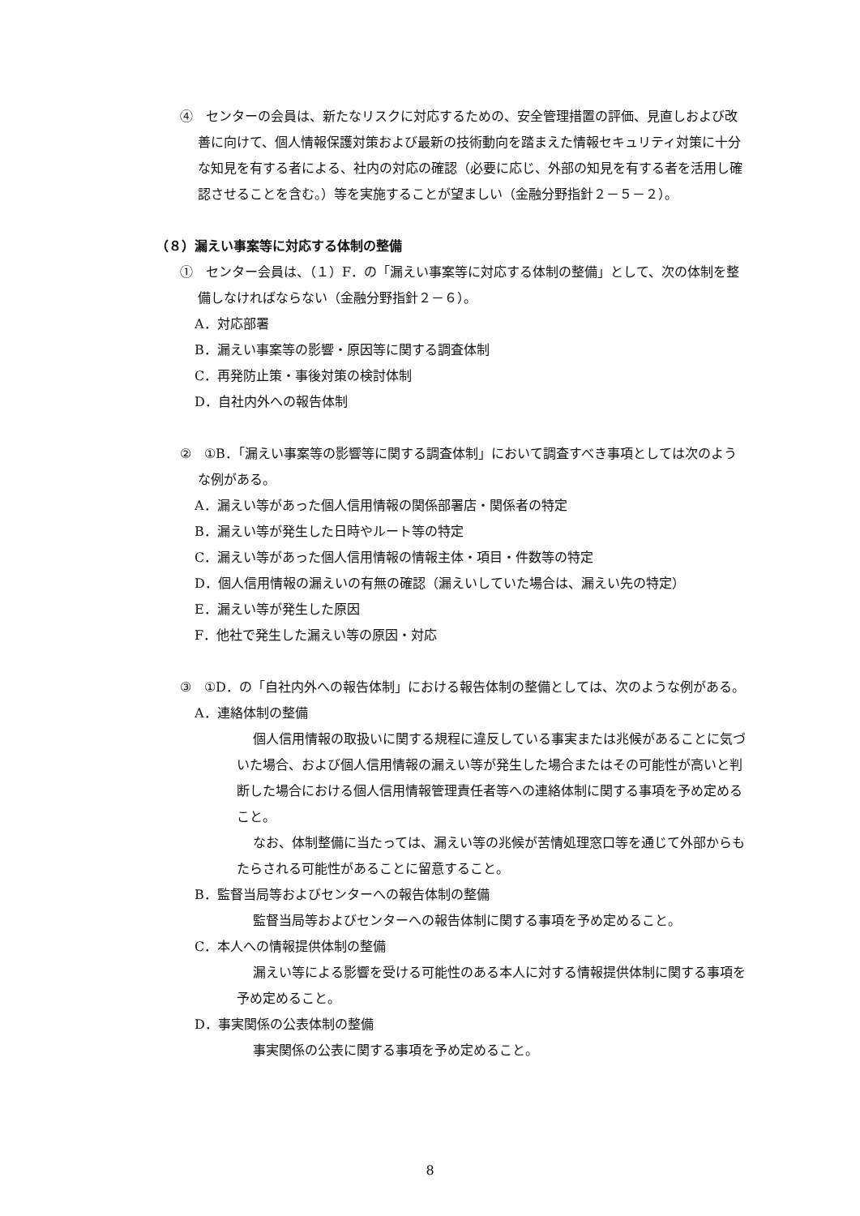④　センターの会員は、新たなリスクに対応するための、安全管理措置の評価、見直しおよび改善に向けて、個人情報保護対策および最新の技術動向を踏まえた情報セキュリティ対策に十分な知見を有する者による、社内の対応の確認（必要に応じ、外部の知見を有する者を活用し確認させることを含む。）等を実施することが望ましい（金融分野指針２－５－２）。
（８）漏えい事案等に対応する体制の整備
①　センター会員は、（１）F．の「漏えい事案等に対応する体制の整備」として、次の体制を整備しなければならない（金融分野指針２－６）。
A．対応部署
B．漏えい事案等の影響・原因等に関する調査体制
C．再発防止策・事後対策の検討体制
D．自社内外への報告体制
②　①B．「漏えい事案等の影響等に関する調査体制」において調査すべき事項としては次のような例がある。
A．漏えい等があった個人信用情報の関係部署店・関係者の特定
B．漏えい等が発生した日時やルート等の特定
C．漏えい等があった個人信用情報の情報主体・項目・件数等の特定
D．個人信用情報の漏えいの有無の確認（漏えいしていた場合は、漏えい先の特定）
E．漏えい等が発生した原因
F．他社で発生した漏えい等の原因・対応
③　①D．の「自社内外への報告体制」における報告体制の整備としては、次のような例がある。
A．連絡体制の整備
個人信用情報の取扱いに関する規程に違反している事実または兆候があることに気づいた場合、および個人信用情報の漏えい等が発生した場合またはその可能性が高いと判断した場合における個人信用情報管理責任者等への連絡体制に関する事項を予め定めること。
なお、体制整備に当たっては、漏えい等の兆候が苦情処理窓口等を通じて外部からもたらされる可能性があることに留意すること。
B．監督当局等およびセンターへの報告体制の整備
監督当局等およびセンターへの報告体制に関する事項を予め定めること。
C．本人への情報提供体制の整備
漏えい等による影響を受ける可能性のある本人に対する情報提供体制に関する事項を予め定めること。
D．事実関係の公表体制の整備
事実関係の公表に関する事項を予め定めること。
8